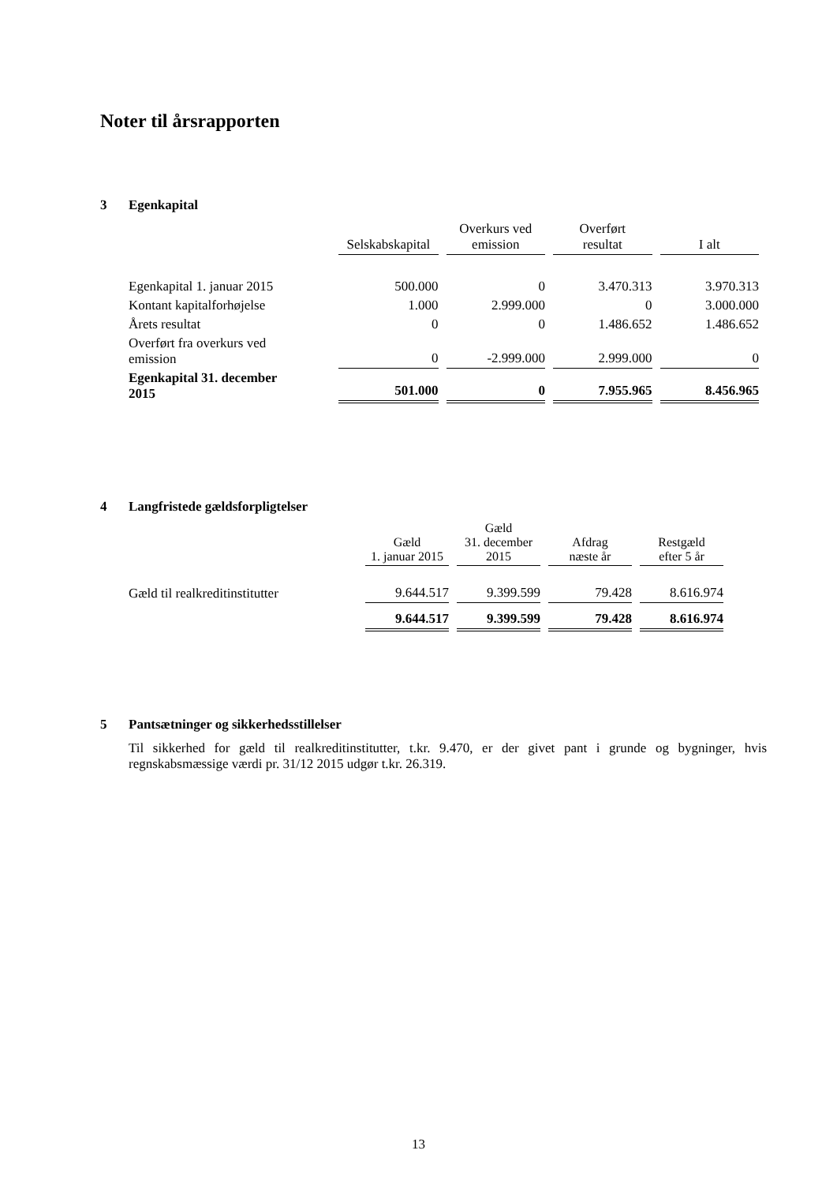Noter til årsrapporten
3 Egenkapital
| | Selskabskapital | Overkurs ved emission | Overført resultat | I alt |
| --- | --- | --- | --- | --- |
| Egenkapital 1. januar 2015 | 500.000 | 0 | 3.470.313 | 3.970.313 |
| Kontant kapitalforhøjelse | 1.000 | 2.999.000 | 0 | 3.000.000 |
| Årets resultat | 0 | 0 | 1.486.652 | 1.486.652 |
| Overført fra overkurs ved emission | 0 | -2.999.000 | 2.999.000 | 0 |
| Egenkapital 31. december 2015 | 501.000 | 0 | 7.955.965 | 8.456.965 |
4 Langfristede gældsforpligtelser
| | Gæld 1. januar 2015 | Gæld 31. december 2015 | Afdrag næste år | Restgæld efter 5 år |
| --- | --- | --- | --- | --- |
| Gæld til realkreditinstitutter | 9.644.517 | 9.399.599 | 79.428 | 8.616.974 |
| | 9.644.517 | 9.399.599 | 79.428 | 8.616.974 |
5 Pantsætninger og sikkerhedsstillelser
Til sikkerhed for gæld til realkreditinstitutter, t.kr. 9.470, er der givet pant i grunde og bygninger, hvis regnskabsmæssige værdi pr. 31/12 2015 udgør t.kr. 26.319.
13